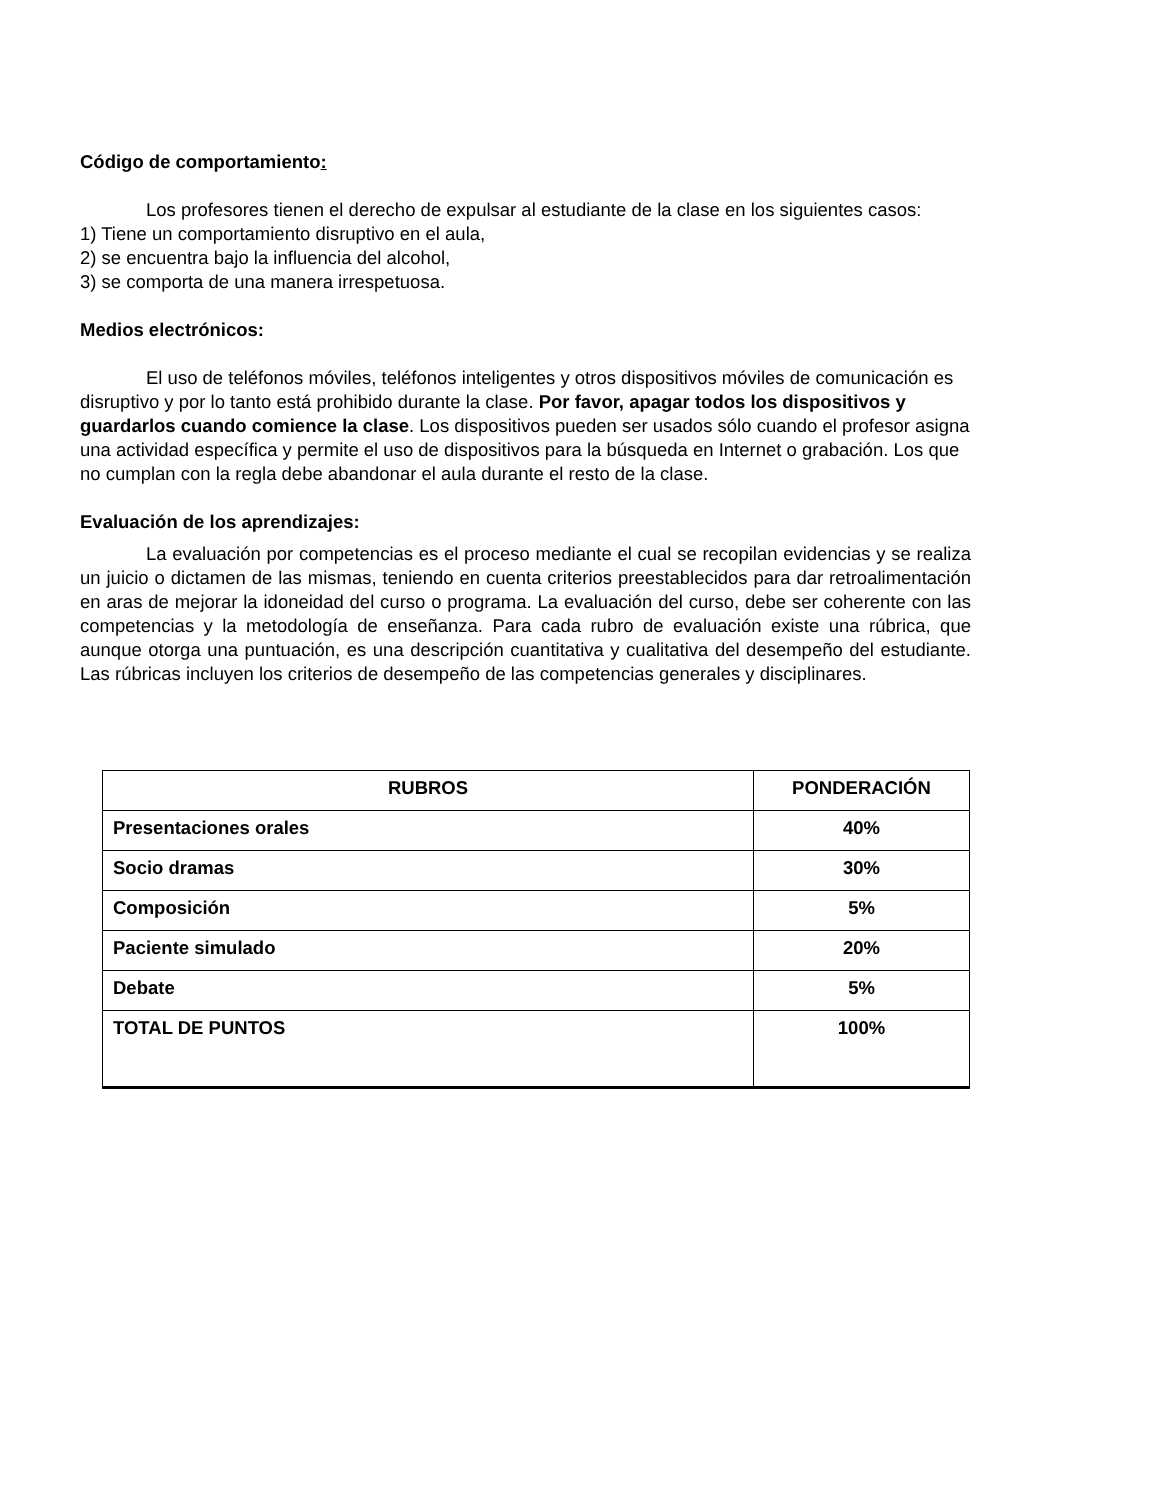Código de comportamiento:
Los profesores tienen el derecho de expulsar al estudiante de la clase en los siguientes casos:
1) Tiene un comportamiento disruptivo en el aula,
2) se encuentra bajo la influencia del alcohol,
3) se comporta de una manera irrespetuosa.
Medios electrónicos:
El uso de teléfonos móviles, teléfonos inteligentes y otros dispositivos móviles de comunicación es disruptivo y por lo tanto está prohibido durante la clase. Por favor, apagar todos los dispositivos y guardarlos cuando comience la clase. Los dispositivos pueden ser usados sólo cuando el profesor asigna una actividad específica y permite el uso de dispositivos para la búsqueda en Internet o grabación. Los que no cumplan con la regla debe abandonar el aula durante el resto de la clase.
Evaluación de los aprendizajes:
La evaluación por competencias es el proceso mediante el cual se recopilan evidencias y se realiza un juicio o dictamen de las mismas, teniendo en cuenta criterios preestablecidos para dar retroalimentación en aras de mejorar la idoneidad del curso o programa. La evaluación del curso, debe ser coherente con las competencias y la metodología de enseñanza. Para cada rubro de evaluación existe una rúbrica, que aunque otorga una puntuación, es una descripción cuantitativa y cualitativa del desempeño del estudiante. Las rúbricas incluyen los criterios de desempeño de las competencias generales y disciplinares.
| RUBROS | PONDERACIÓN |
| --- | --- |
| Presentaciones orales | 40% |
| Socio dramas | 30% |
| Composición | 5% |
| Paciente simulado | 20% |
| Debate | 5% |
| TOTAL DE PUNTOS | 100% |